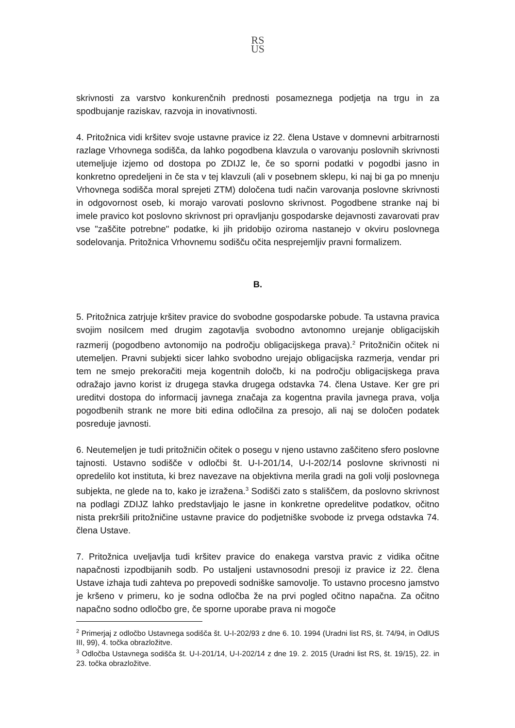RS
US
skrivnosti za varstvo konkurenčnih prednosti posameznega podjetja na trgu in za spodbujanje raziskav, razvoja in inovativnosti.
4. Pritožnica vidi kršitev svoje ustavne pravice iz 22. člena Ustave v domnevni arbitrarnosti razlage Vrhovnega sodišča, da lahko pogodbena klavzula o varovanju poslovnih skrivnosti utemeljuje izjemo od dostopa po ZDIJZ le, če so sporni podatki v pogodbi jasno in konkretno opredeljeni in če sta v tej klavzuli (ali v posebnem sklepu, ki naj bi ga po mnenju Vrhovnega sodišča moral sprejeti ZTM) določena tudi način varovanja poslovne skrivnosti in odgovornost oseb, ki morajo varovati poslovno skrivnost. Pogodbene stranke naj bi imele pravico kot poslovno skrivnost pri opravljanju gospodarske dejavnosti zavarovati prav vse "zaščite potrebne" podatke, ki jih pridobijo oziroma nastanejo v okviru poslovnega sodelovanja. Pritožnica Vrhovnemu sodišču očita nesprejemljiv pravni formalizem.
B.
5. Pritožnica zatrjuje kršitev pravice do svobodne gospodarske pobude. Ta ustavna pravica svojim nosilcem med drugim zagotavlja svobodno avtonomno urejanje obligacijskih razmerij (pogodbeno avtonomijo na področju obligacijskega prava).<sup>2</sup> Pritožničin očitek ni utemeljen. Pravni subjekti sicer lahko svobodno urejajo obligacijska razmerja, vendar pri tem ne smejo prekoračiti meja kogentnih določb, ki na področju obligacijskega prava odražajo javno korist iz drugega stavka drugega odstavka 74. člena Ustave. Ker gre pri ureditvi dostopa do informacij javnega značaja za kogentna pravila javnega prava, volja pogodbenih strank ne more biti edina odločilna za presojo, ali naj se določen podatek posreduje javnosti.
6. Neutemeljen je tudi pritožničin očitek o posegu v njeno ustavno zaščiteno sfero poslovne tajnosti. Ustavno sodišče v odločbi št. U-I-201/14, U-I-202/14 poslovne skrivnosti ni opredelilo kot instituta, ki brez navezave na objektivna merila gradi na goli volji poslovnega subjekta, ne glede na to, kako je izražena.<sup>3</sup> Sodišči zato s stališčem, da poslovno skrivnost na podlagi ZDIJZ lahko predstavljajo le jasne in konkretne opredelitve podatkov, očitno nista prekršili pritožničine ustavne pravice do podjetniške svobode iz prvega odstavka 74. člena Ustave.
7. Pritožnica uveljavlja tudi kršitev pravice do enakega varstva pravic z vidika očitne napačnosti izpodbijanih sodb. Po ustaljeni ustavnosodni presoji iz pravice iz 22. člena Ustave izhaja tudi zahteva po prepovedi sodniške samovolje. To ustavno procesno jamstvo je kršeno v primeru, ko je sodna odločba že na prvi pogled očitno napačna. Za očitno napačno sodno odločbo gre, če sporne uporabe prava ni mogoče
<sup>2</sup> Primerjaj z odločbo Ustavnega sodišča št. U-I-202/93 z dne 6. 10. 1994 (Uradni list RS, št. 74/94, in OdlUS III, 99), 4. točka obrazložitve.
<sup>3</sup> Odločba Ustavnega sodišča št. U-I-201/14, U-I-202/14 z dne 19. 2. 2015 (Uradni list RS, št. 19/15), 22. in 23. točka obrazložitve.